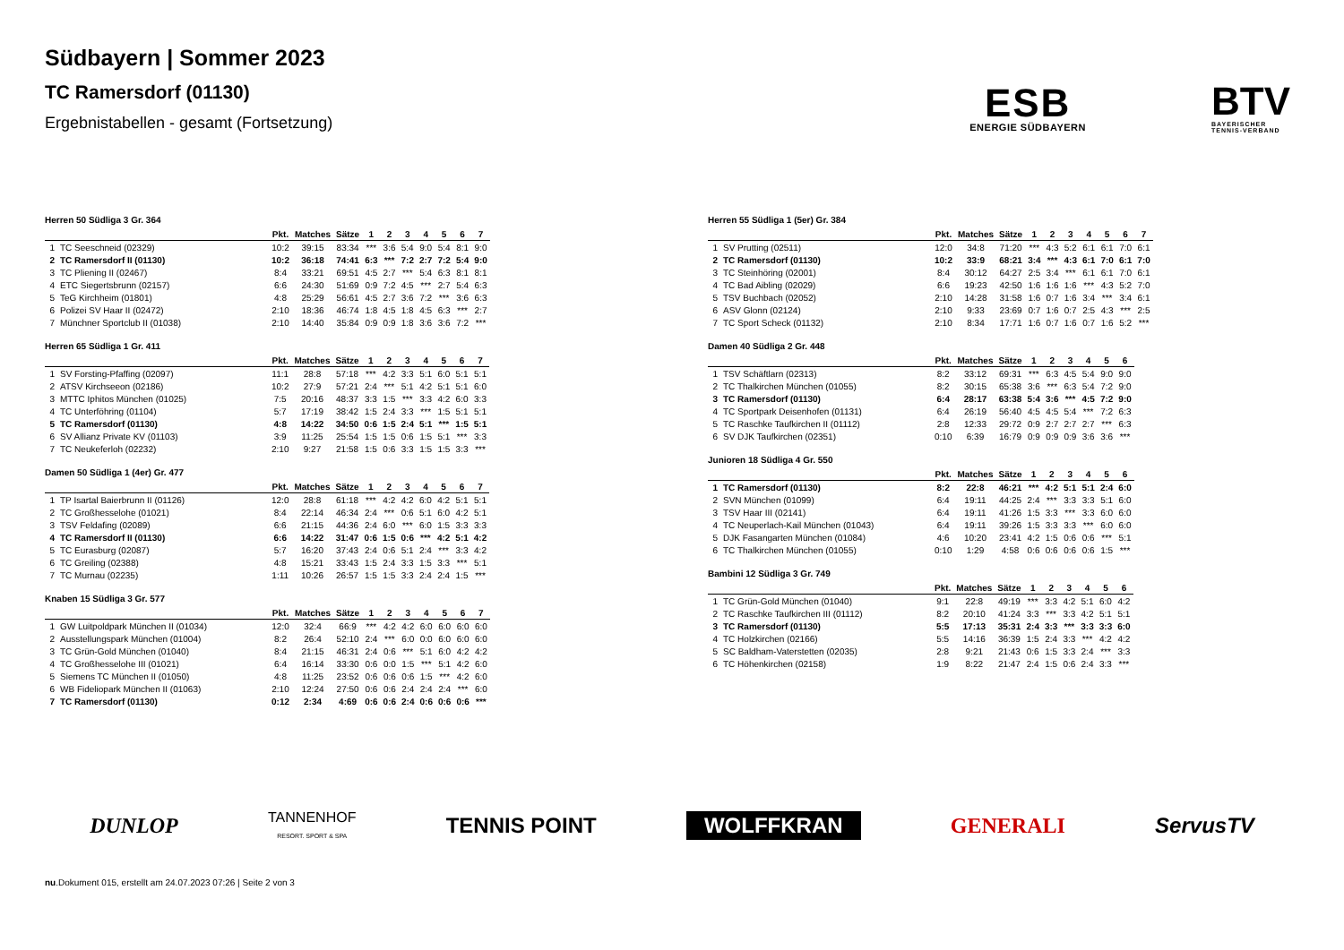Südbayern | Sommer 2023
TC Ramersdorf (01130)
Ergebnistabellen - gesamt (Fortsetzung)
ESB
ENERGIE SÜDBAYERN
BTV
BAYERISCHER
TENNIS-VERBAND
Herren 50 Südliga 3 Gr. 364
| | | Pkt. | Matches | Sätze | 1 | 2 | 3 | 4 | 5 | 6 | 7 |
| --- | --- | --- | --- | --- | --- | --- | --- | --- | --- | --- | --- |
| 1 | TC Seeschneid (02329) | 10:2 | 39:15 | 83:34 | *** | 3:6 | 5:4 | 9:0 | 5:4 | 8:1 | 9:0 |
| 2 | TC Ramersdorf II (01130) | 10:2 | 36:18 | 74:41 | 6:3 | *** | 7:2 | 2:7 | 7:2 | 5:4 | 9:0 |
| 3 | TC Pliening II (02467) | 8:4 | 33:21 | 69:51 | 4:5 | 2:7 | *** | 5:4 | 6:3 | 8:1 | 8:1 |
| 4 | ETC Siegertsbrunn (02157) | 6:6 | 24:30 | 51:69 | 0:9 | 7:2 | 4:5 | *** | 2:7 | 5:4 | 6:3 |
| 5 | TeG Kirchheim (01801) | 4:8 | 25:29 | 56:61 | 4:5 | 2:7 | 3:6 | 7:2 | *** | 3:6 | 6:3 |
| 6 | Polizei SV Haar II (02472) | 2:10 | 18:36 | 46:74 | 1:8 | 4:5 | 1:8 | 4:5 | 6:3 | *** | 2:7 |
| 7 | Münchner Sportclub II (01038) | 2:10 | 14:40 | 35:84 | 0:9 | 0:9 | 1:8 | 3:6 | 3:6 | 7:2 | *** |
Herren 65 Südliga 1 Gr. 411
| | | Pkt. | Matches | Sätze | 1 | 2 | 3 | 4 | 5 | 6 | 7 |
| --- | --- | --- | --- | --- | --- | --- | --- | --- | --- | --- | --- |
| 1 | SV Forsting-Pfaffing (02097) | 11:1 | 28:8 | 57:18 | *** | 4:2 | 3:3 | 5:1 | 6:0 | 5:1 | 5:1 |
| 2 | ATSV Kirchseeon (02186) | 10:2 | 27:9 | 57:21 | 2:4 | *** | 5:1 | 4:2 | 5:1 | 5:1 | 6:0 |
| 3 | MTTC Iphitos München (01025) | 7:5 | 20:16 | 48:37 | 3:3 | 1:5 | *** | 3:3 | 4:2 | 6:0 | 3:3 |
| 4 | TC Unterföhring (01104) | 5:7 | 17:19 | 38:42 | 1:5 | 2:4 | 3:3 | *** | 1:5 | 5:1 | 5:1 |
| 5 | TC Ramersdorf (01130) | 4:8 | 14:22 | 34:50 | 0:6 | 1:5 | 2:4 | 5:1 | *** | 1:5 | 5:1 |
| 6 | SV Allianz Private KV (01103) | 3:9 | 11:25 | 25:54 | 1:5 | 1:5 | 0:6 | 1:5 | 5:1 | *** | 3:3 |
| 7 | TC Neukeferloh (02232) | 2:10 | 9:27 | 21:58 | 1:5 | 0:6 | 3:3 | 1:5 | 1:5 | 3:3 | *** |
Damen 50 Südliga 1 (4er) Gr. 477
| | | Pkt. | Matches | Sätze | 1 | 2 | 3 | 4 | 5 | 6 | 7 |
| --- | --- | --- | --- | --- | --- | --- | --- | --- | --- | --- | --- |
| 1 | TP Isartal Baierbrunn II (01126) | 12:0 | 28:8 | 61:18 | *** | 4:2 | 4:2 | 6:0 | 4:2 | 5:1 | 5:1 |
| 2 | TC Großhesselohe (01021) | 8:4 | 22:14 | 46:34 | 2:4 | *** | 0:6 | 5:1 | 6:0 | 4:2 | 5:1 |
| 3 | TSV Feldafing (02089) | 6:6 | 21:15 | 44:36 | 2:4 | 6:0 | *** | 6:0 | 1:5 | 3:3 | 3:3 |
| 4 | TC Ramersdorf II (01130) | 6:6 | 14:22 | 31:47 | 0:6 | 1:5 | 0:6 | *** | 4:2 | 5:1 | 4:2 |
| 5 | TC Eurasburg (02087) | 5:7 | 16:20 | 37:43 | 2:4 | 0:6 | 5:1 | 2:4 | *** | 3:3 | 4:2 |
| 6 | TC Greiling (02388) | 4:8 | 15:21 | 33:43 | 1:5 | 2:4 | 3:3 | 1:5 | 3:3 | *** | 5:1 |
| 7 | TC Murnau (02235) | 1:11 | 10:26 | 26:57 | 1:5 | 1:5 | 3:3 | 2:4 | 2:4 | 1:5 | *** |
Knaben 15 Südliga 3 Gr. 577
| | | Pkt. | Matches | Sätze | 1 | 2 | 3 | 4 | 5 | 6 | 7 |
| --- | --- | --- | --- | --- | --- | --- | --- | --- | --- | --- | --- |
| 1 | GW Luitpoldpark München II (01034) | 12:0 | 32:4 | 66:9 | *** | 4:2 | 4:2 | 6:0 | 6:0 | 6:0 | 6:0 |
| 2 | Ausstellungspark München (01004) | 8:2 | 26:4 | 52:10 | 2:4 | *** | 6:0 | 0:0 | 6:0 | 6:0 | 6:0 |
| 3 | TC Grün-Gold München (01040) | 8:4 | 21:15 | 46:31 | 2:4 | 0:6 | *** | 5:1 | 6:0 | 4:2 | 4:2 |
| 4 | TC Großhesselohe III (01021) | 6:4 | 16:14 | 33:30 | 0:6 | 0:0 | 1:5 | *** | 5:1 | 4:2 | 6:0 |
| 5 | Siemens TC München II (01050) | 4:8 | 11:25 | 23:52 | 0:6 | 0:6 | 0:6 | 1:5 | *** | 4:2 | 6:0 |
| 6 | WB Fideliopark München II (01063) | 2:10 | 12:24 | 27:50 | 0:6 | 0:6 | 2:4 | 2:4 | 2:4 | *** | 6:0 |
| 7 | TC Ramersdorf (01130) | 0:12 | 2:34 | 4:69 | 0:6 | 0:6 | 2:4 | 0:6 | 0:6 | 0:6 | *** |
Herren 55 Südliga 1 (5er) Gr. 384
| | | Pkt. | Matches | Sätze | 1 | 2 | 3 | 4 | 5 | 6 | 7 |
| --- | --- | --- | --- | --- | --- | --- | --- | --- | --- | --- | --- |
| 1 | SV Prutting (02511) | 12:0 | 34:8 | 71:20 | *** | 4:3 | 5:2 | 6:1 | 6:1 | 7:0 | 6:1 |
| 2 | TC Ramersdorf (01130) | 10:2 | 33:9 | 68:21 | 3:4 | *** | 4:3 | 6:1 | 7:0 | 6:1 | 7:0 |
| 3 | TC Steinhöring (02001) | 8:4 | 30:12 | 64:27 | 2:5 | 3:4 | *** | 6:1 | 6:1 | 7:0 | 6:1 |
| 4 | TC Bad Aibling (02029) | 6:6 | 19:23 | 42:50 | 1:6 | 1:6 | 1:6 | *** | 4:3 | 5:2 | 7:0 |
| 5 | TSV Buchbach (02052) | 2:10 | 14:28 | 31:58 | 1:6 | 0:7 | 1:6 | 3:4 | *** | 3:4 | 6:1 |
| 6 | ASV Glonn (02124) | 2:10 | 9:33 | 23:69 | 0:7 | 1:6 | 0:7 | 2:5 | 4:3 | *** | 2:5 |
| 7 | TC Sport Scheck (01132) | 2:10 | 8:34 | 17:71 | 1:6 | 0:7 | 1:6 | 0:7 | 1:6 | 5:2 | *** |
Damen 40 Südliga 2 Gr. 448
| | | Pkt. | Matches | Sätze | 1 | 2 | 3 | 4 | 5 | 6 |
| --- | --- | --- | --- | --- | --- | --- | --- | --- | --- | --- |
| 1 | TSV Schäftlarn (02313) | 8:2 | 33:12 | 69:31 | *** | 6:3 | 4:5 | 5:4 | 9:0 | 9:0 |
| 2 | TC Thalkirchen München (01055) | 8:2 | 30:15 | 65:38 | 3:6 | *** | 6:3 | 5:4 | 7:2 | 9:0 |
| 3 | TC Ramersdorf (01130) | 6:4 | 28:17 | 63:38 | 5:4 | 3:6 | *** | 4:5 | 7:2 | 9:0 |
| 4 | TC Sportpark Deisenhofen (01131) | 6:4 | 26:19 | 56:40 | 4:5 | 4:5 | 5:4 | *** | 7:2 | 6:3 |
| 5 | TC Raschke Taufkirchen II (01112) | 2:8 | 12:33 | 29:72 | 0:9 | 2:7 | 2:7 | 2:7 | *** | 6:3 |
| 6 | SV DJK Taufkirchen (02351) | 0:10 | 6:39 | 16:79 | 0:9 | 0:9 | 0:9 | 3:6 | 3:6 | *** |
Junioren 18 Südliga 4 Gr. 550
| | | Pkt. | Matches | Sätze | 1 | 2 | 3 | 4 | 5 | 6 |
| --- | --- | --- | --- | --- | --- | --- | --- | --- | --- | --- |
| 1 | TC Ramersdorf (01130) | 8:2 | 22:8 | 46:21 | *** | 4:2 | 5:1 | 5:1 | 2:4 | 6:0 |
| 2 | SVN München (01099) | 6:4 | 19:11 | 44:25 | 2:4 | *** | 3:3 | 3:3 | 5:1 | 6:0 |
| 3 | TSV Haar III (02141) | 6:4 | 19:11 | 41:26 | 1:5 | 3:3 | *** | 3:3 | 6:0 | 6:0 |
| 4 | TC Neuperlach-Kail München (01043) | 6:4 | 19:11 | 39:26 | 1:5 | 3:3 | 3:3 | *** | 6:0 | 6:0 |
| 5 | DJK Fasangarten München (01084) | 4:6 | 10:20 | 23:41 | 4:2 | 1:5 | 0:6 | 0:6 | *** | 5:1 |
| 6 | TC Thalkirchen München (01055) | 0:10 | 1:29 | 4:58 | 0:6 | 0:6 | 0:6 | 0:6 | 1:5 | *** |
Bambini 12 Südliga 3 Gr. 749
| | | Pkt. | Matches | Sätze | 1 | 2 | 3 | 4 | 5 | 6 |
| --- | --- | --- | --- | --- | --- | --- | --- | --- | --- | --- |
| 1 | TC Grün-Gold München (01040) | 9:1 | 22:8 | 49:19 | *** | 3:3 | 4:2 | 5:1 | 6:0 | 4:2 |
| 2 | TC Raschke Taufkirchen III (01112) | 8:2 | 20:10 | 41:24 | 3:3 | *** | 3:3 | 4:2 | 5:1 | 5:1 |
| 3 | TC Ramersdorf (01130) | 5:5 | 17:13 | 35:31 | 2:4 | 3:3 | *** | 3:3 | 3:3 | 6:0 |
| 4 | TC Holzkirchen (02166) | 5:5 | 14:16 | 36:39 | 1:5 | 2:4 | 3:3 | *** | 4:2 | 4:2 |
| 5 | SC Baldham-Vaterstetten (02035) | 2:8 | 9:21 | 21:43 | 0:6 | 1:5 | 3:3 | 2:4 | *** | 3:3 |
| 6 | TC Höhenkirchen (02158) | 1:9 | 8:22 | 21:47 | 2:4 | 1:5 | 0:6 | 2:4 | 3:3 | *** |
DUNLOP TANNENHOF
RESORT. SPORT & SPA TENNIS POINT WOLFFKRAN GENERALI ServusTV
nu.Dokument 015, erstellt am 24.07.2023 07:26 | Seite 2 von 3